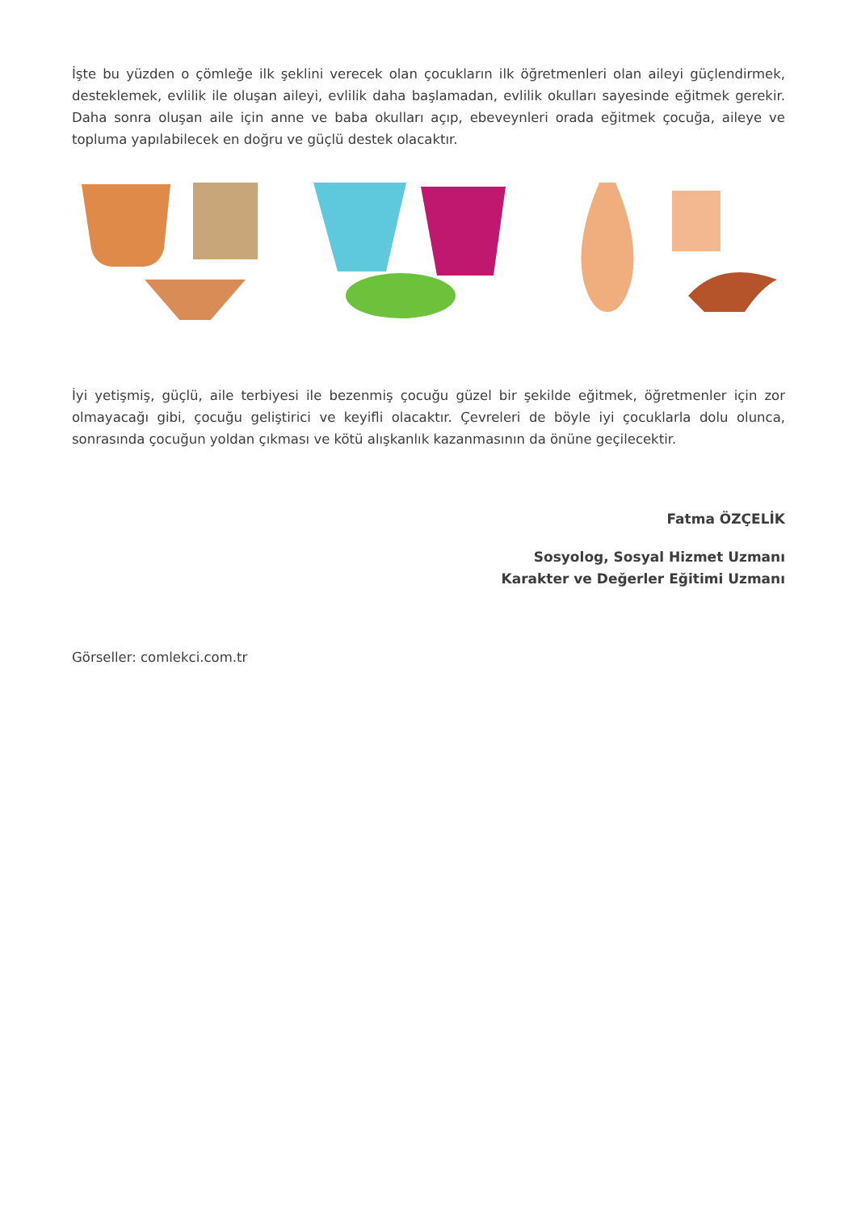İşte bu yüzden o çömleğe ilk şeklini verecek olan çocukların ilk öğretmenleri olan aileyi güçlendirmek, desteklemek, evlilik ile oluşan aileyi, evlilik daha başlamadan, evlilik okulları sayesinde eğitmek gerekir. Daha sonra oluşan aile için anne ve baba okulları açıp, ebeveynleri orada eğitmek çocuğa, aileye ve topluma yapılabilecek en doğru ve güçlü destek olacaktır.
İyi yetişmiş, güçlü, aile terbiyesi ile bezenmiş çocuğu güzel bir şekilde eğitmek, öğretmenler için zor olmayacağı gibi, çocuğu geliştirici ve keyifli olacaktır. Çevreleri de böyle iyi çocuklarla dolu olunca, sonrasında çocuğun yoldan çıkması ve kötü alışkanlık kazanmasının da önüne geçilecektir.
Fatma ÖZÇELİK
Sosyolog, Sosyal Hizmet Uzmanı
Karakter ve Değerler Eğitimi Uzmanı
Görseller: comlekci.com.tr